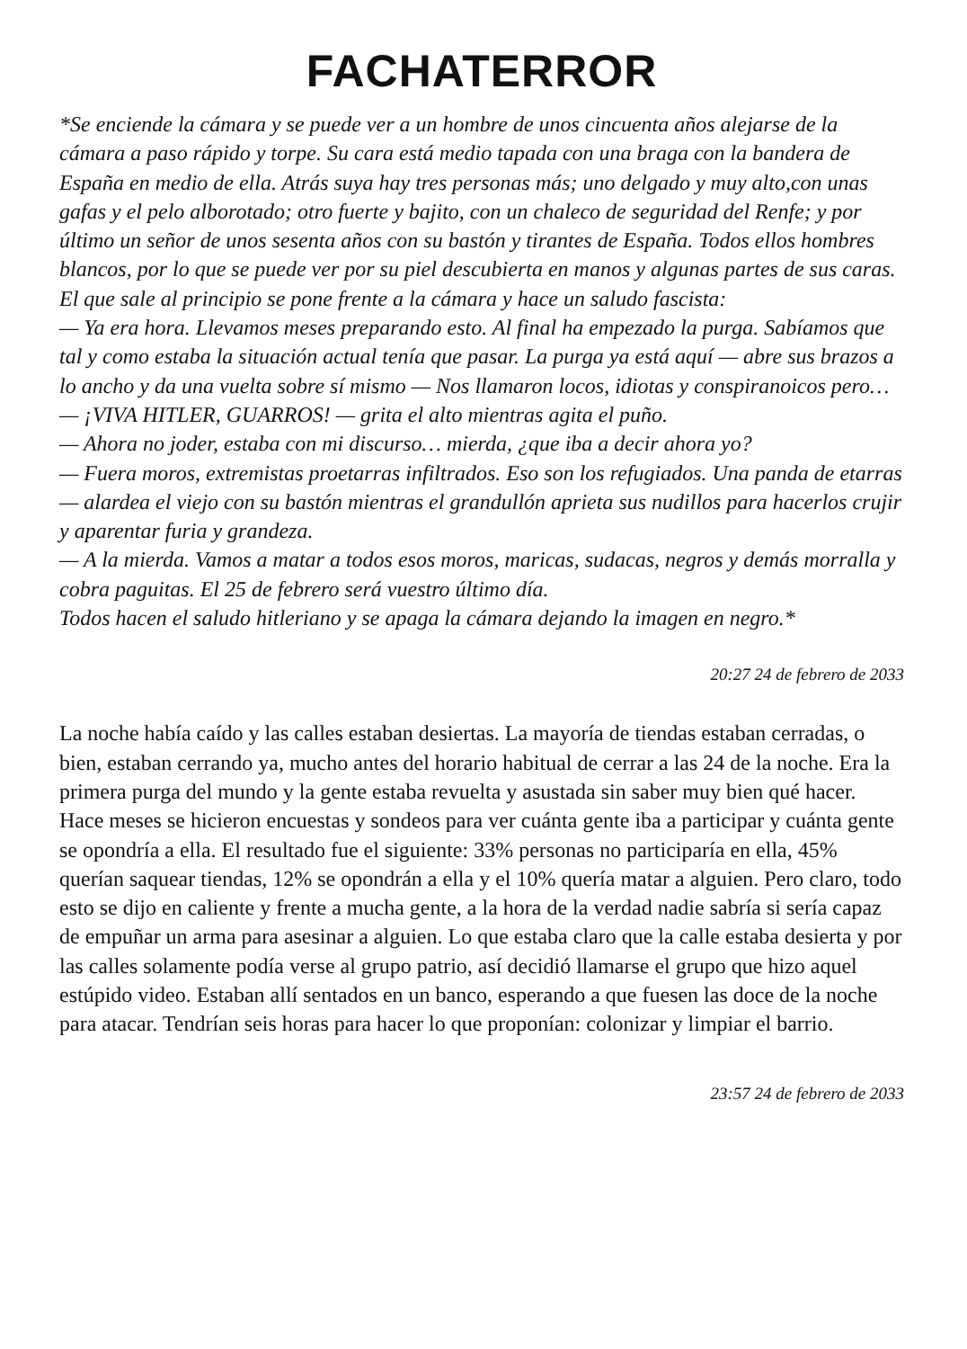FACHATERROR
*Se enciende la cámara y se puede ver a un hombre de unos cincuenta años alejarse de la cámara a paso rápido y torpe. Su cara está medio tapada con una braga con la bandera de España en medio de ella. Atrás suya hay tres personas más; uno delgado y muy alto,con unas gafas y el pelo alborotado; otro fuerte y bajito, con un chaleco de seguridad del Renfe; y por último un señor de unos sesenta años con su bastón y tirantes de España. Todos ellos hombres blancos, por lo que se puede ver por su piel descubierta en manos y algunas partes de sus caras. El que sale al principio se pone frente a la cámara y hace un saludo fascista:
— Ya era hora. Llevamos meses preparando esto. Al final ha empezado la purga. Sabíamos que tal y como estaba la situación actual tenía que pasar. La purga ya está aquí — abre sus brazos a lo ancho y da una vuelta sobre sí mismo — Nos llamaron locos, idiotas y conspiranoicos pero…
— ¡VIVA HITLER, GUARROS! — grita el alto mientras agita el puño.
— Ahora no joder, estaba con mi discurso… mierda, ¿que iba a decir ahora yo?
— Fuera moros, extremistas proetarras infiltrados. Eso son los refugiados. Una panda de etarras — alardea el viejo con su bastón mientras el grandullón aprieta sus nudillos para hacerlos crujir y aparentar furia y grandeza.
— A la mierda. Vamos a matar a todos esos moros, maricas, sudacas, negros y demás morralla y cobra paguitas. El 25 de febrero será vuestro último día.
Todos hacen el saludo hitleriano y se apaga la cámara dejando la imagen en negro.*
20:27 24 de febrero de 2033
La noche había caído y las calles estaban desiertas. La mayoría de tiendas estaban cerradas, o bien, estaban cerrando ya, mucho antes del horario habitual de cerrar a las 24 de la noche. Era la primera purga del mundo y la gente estaba revuelta y asustada sin saber muy bien qué hacer. Hace meses se hicieron encuestas y sondeos para ver cuánta gente iba a participar y cuánta gente se opondría a ella. El resultado fue el siguiente: 33% personas no participaría en ella, 45% querían saquear tiendas, 12% se opondrán a ella y el 10% quería matar a alguien. Pero claro, todo esto se dijo en caliente y frente a mucha gente, a la hora de la verdad nadie sabría si sería capaz de empuñar un arma para asesinar a alguien. Lo que estaba claro que la calle estaba desierta y por las calles solamente podía verse al grupo patrio, así decidió llamarse el grupo que hizo aquel estúpido video. Estaban allí sentados en un banco, esperando a que fuesen las doce de la noche para atacar. Tendrían seis horas para hacer lo que proponían: colonizar y limpiar el barrio.
23:57 24 de febrero de 2033